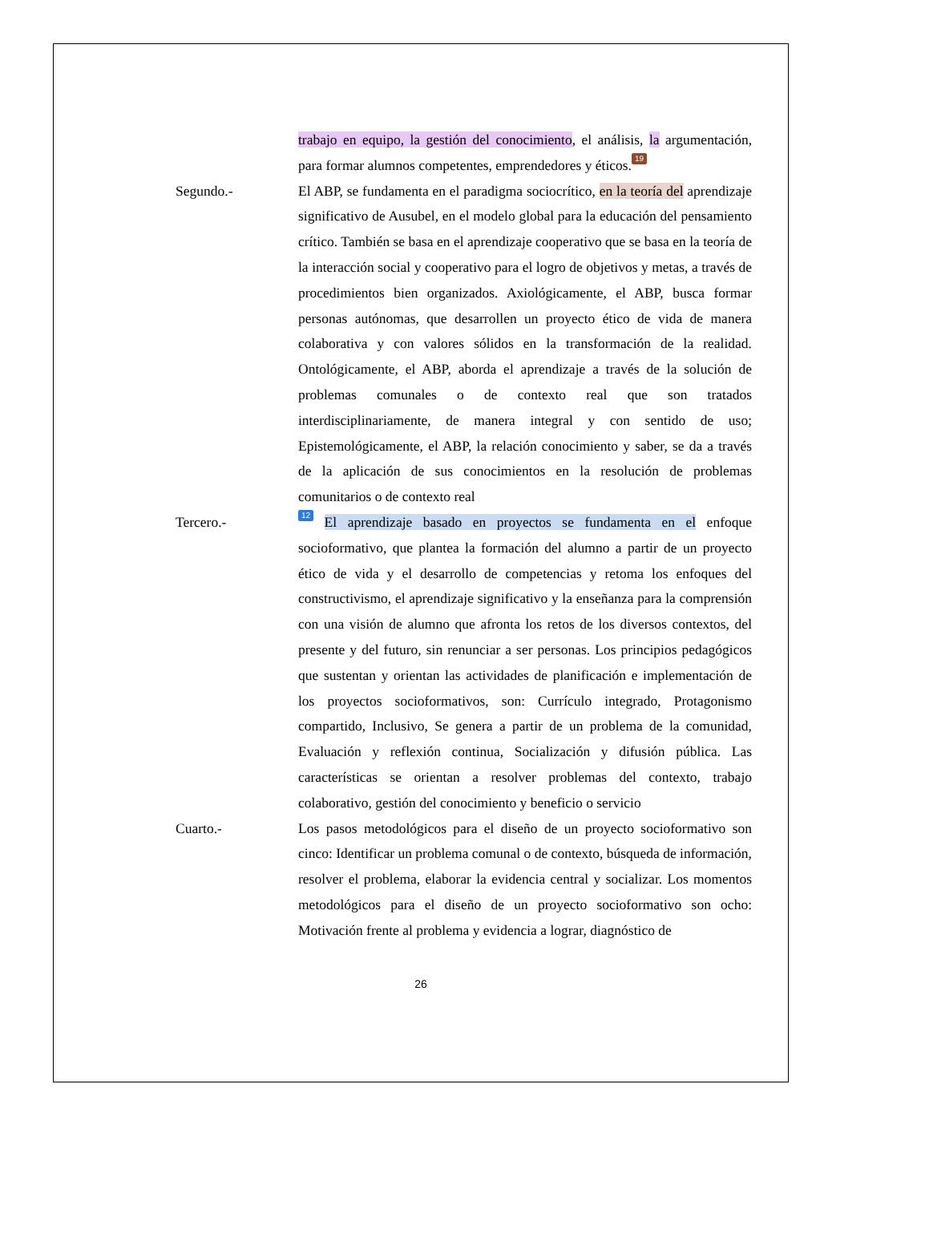trabajo en equipo, la gestión del conocimiento, el análisis, la argumentación, para formar alumnos competentes, emprendedores y éticos. 19
Segundo.- El ABP, se fundamenta en el paradigma sociocrítico, en la teoría del aprendizaje significativo de Ausubel, en el modelo global para la educación del pensamiento crítico. También se basa en el aprendizaje cooperativo que se basa en la teoría de la interacción social y cooperativo para el logro de objetivos y metas, a través de procedimientos bien organizados. Axiológicamente, el ABP, busca formar personas autónomas, que desarrollen un proyecto ético de vida de manera colaborativa y con valores sólidos en la transformación de la realidad. Ontológicamente, el ABP, aborda el aprendizaje a través de la solución de problemas comunales o de contexto real que son tratados interdisciplinariamente, de manera integral y con sentido de uso; Epistemológicamente, el ABP, la relación conocimiento y saber, se da a través de la aplicación de sus conocimientos en la resolución de problemas comunitarios o de contexto real
Tercero.-
12 El aprendizaje basado en proyectos se fundamenta en el enfoque socioformativo, que plantea la formación del alumno a partir de un proyecto ético de vida y el desarrollo de competencias y retoma los enfoques del constructivismo, el aprendizaje significativo y la enseñanza para la comprensión con una visión de alumno que afronta los retos de los diversos contextos, del presente y del futuro, sin renunciar a ser personas. Los principios pedagógicos que sustentan y orientan las actividades de planificación e implementación de los proyectos socioformativos, son: Currículo integrado, Protagonismo compartido, Inclusivo, Se genera a partir de un problema de la comunidad, Evaluación y reflexión continua, Socialización y difusión pública. Las características se orientan a resolver problemas del contexto, trabajo colaborativo, gestión del conocimiento y beneficio o servicio
Cuarto.- Los pasos metodológicos para el diseño de un proyecto socioformativo son cinco: Identificar un problema comunal o de contexto, búsqueda de información, resolver el problema, elaborar la evidencia central y socializar. Los momentos metodológicos para el diseño de un proyecto socioformativo son ocho: Motivación frente al problema y evidencia a lograr, diagnóstico de
26